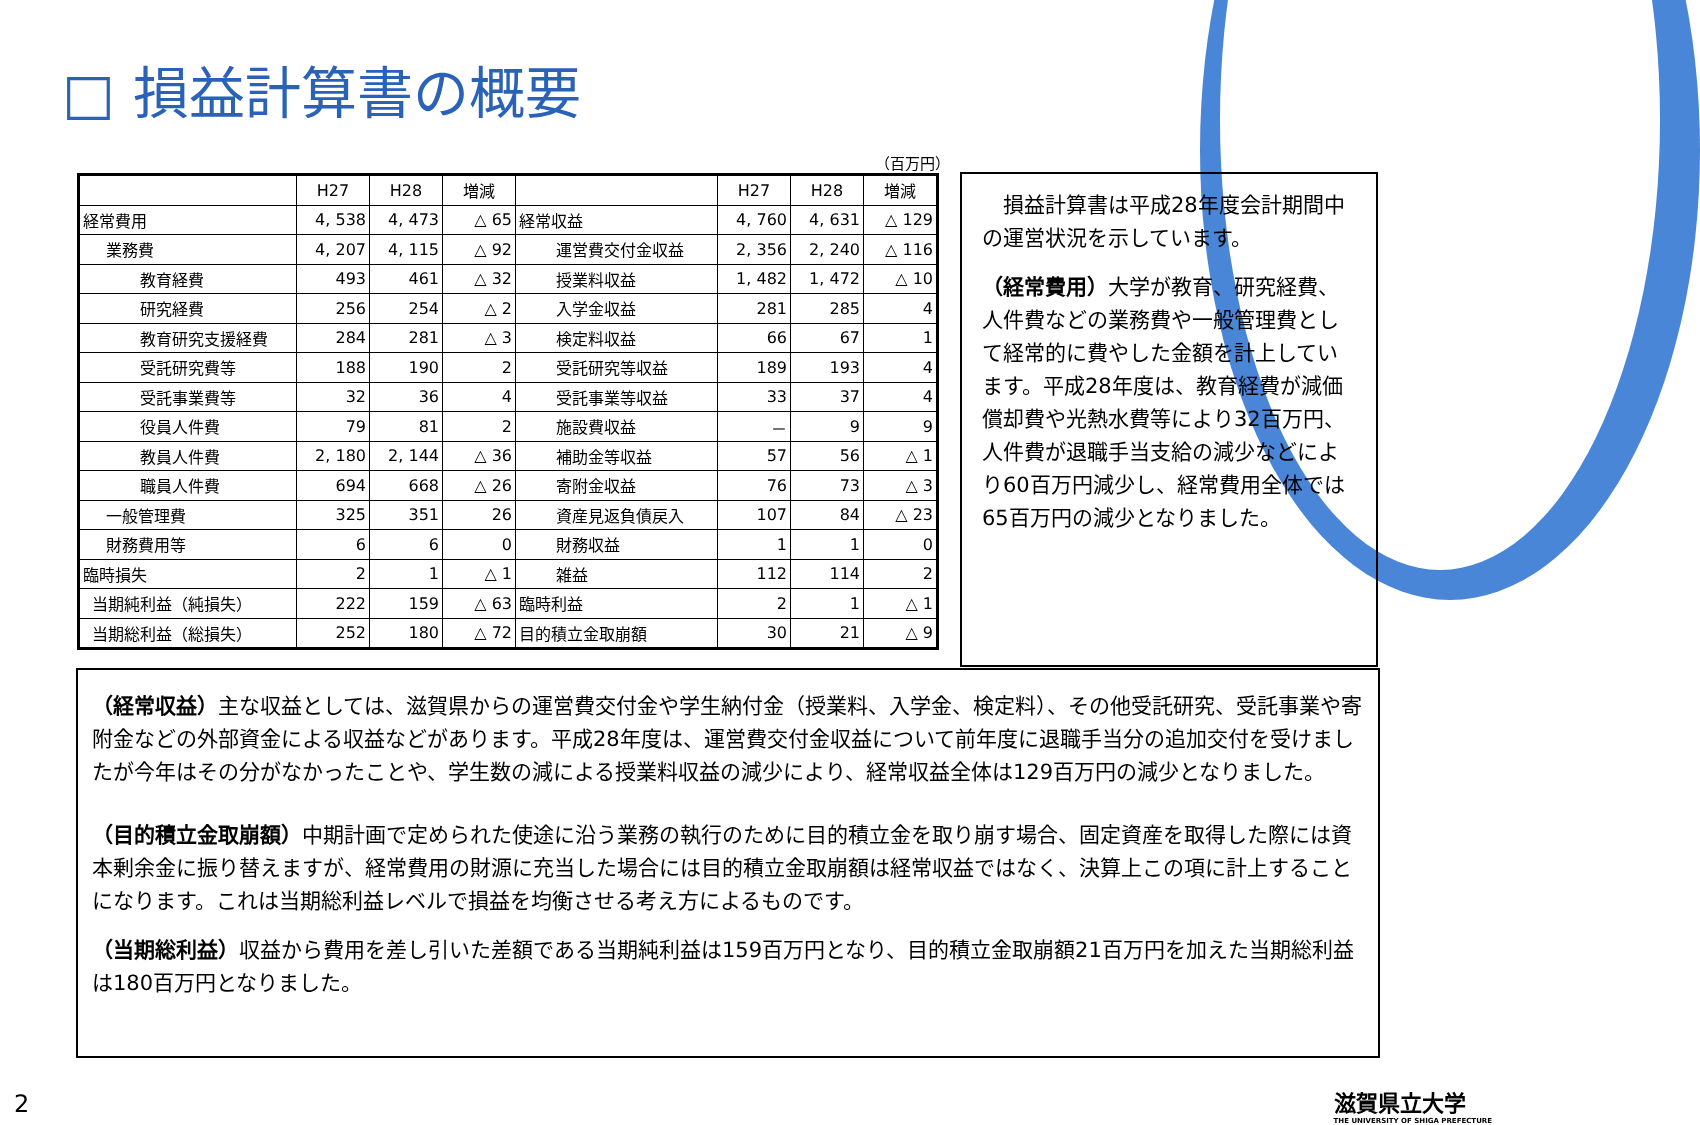□ 損益計算書の概要
（百万円）
| | H27 | H28 | 増減 | | H27 | H28 | 増減 |
| --- | --- | --- | --- | --- | --- | --- | --- |
| 経常費用 | 4, 538 | 4, 473 | △ 65 | 経常収益 | 4, 760 | 4, 631 | △ 129 |
| 業務費 | 4, 207 | 4, 115 | △ 92 | 運営費交付金収益 | 2, 356 | 2, 240 | △ 116 |
| 教育経費 | 493 | 461 | △ 32 | 授業料収益 | 1, 482 | 1, 472 | △ 10 |
| 研究経費 | 256 | 254 | △ 2 | 入学金収益 | 281 | 285 | 4 |
| 教育研究支援経費 | 284 | 281 | △ 3 | 検定料収益 | 66 | 67 | 1 |
| 受託研究費等 | 188 | 190 | 2 | 受託研究等収益 | 189 | 193 | 4 |
| 受託事業費等 | 32 | 36 | 4 | 受託事業等収益 | 33 | 37 | 4 |
| 役員人件費 | 79 | 81 | 2 | 施設費収益 | － | 9 | 9 |
| 教員人件費 | 2, 180 | 2, 144 | △ 36 | 補助金等収益 | 57 | 56 | △ 1 |
| 職員人件費 | 694 | 668 | △ 26 | 寄附金収益 | 76 | 73 | △ 3 |
| 一般管理費 | 325 | 351 | 26 | 資産見返負債戻入 | 107 | 84 | △ 23 |
| 財務費用等 | 6 | 6 | 0 | 財務収益 | 1 | 1 | 0 |
| 臨時損失 | 2 | 1 | △ 1 | 雑益 | 112 | 114 | 2 |
| 当期純利益（純損失） | 222 | 159 | △ 63 | 臨時利益 | 2 | 1 | △ 1 |
| 当期総利益（総損失） | 252 | 180 | △ 72 | 目的積立金取崩額 | 30 | 21 | △ 9 |
　損益計算書は平成28年度会計期間中の運営状況を示しています。
（経常費用）大学が教育、研究経費、人件費などの業務費や一般管理費として経常的に費やした金額を計上しています。平成28年度は、教育経費が減価償却費や光熱水費等により32百万円、人件費が退職手当支給の減少などにより60百万円減少し、経常費用全体では65百万円の減少となりました。
（経常収益）主な収益としては、滋賀県からの運営費交付金や学生納付金（授業料、入学金、検定料）、その他受託研究、受託事業や寄附金などの外部資金による収益などがあります。平成28年度は、運営費交付金収益について前年度に退職手当分の追加交付を受けましたが今年はその分がなかったことや、学生数の減による授業料収益の減少により、経常収益全体は129百万円の減少となりました。
（目的積立金取崩額）中期計画で定められた使途に沿う業務の執行のために目的積立金を取り崩す場合、固定資産を取得した際には資本剰余金に振り替えますが、経常費用の財源に充当した場合には目的積立金取崩額は経常収益ではなく、決算上この項に計上することになります。これは当期総利益レベルで損益を均衡させる考え方によるものです。
（当期総利益）収益から費用を差し引いた差額である当期純利益は159百万円となり、目的積立金取崩額21百万円を加えた当期総利益は180百万円となりました。
2
滋賀県立大学
THE UNIVERSITY OF SHIGA PREFECTURE